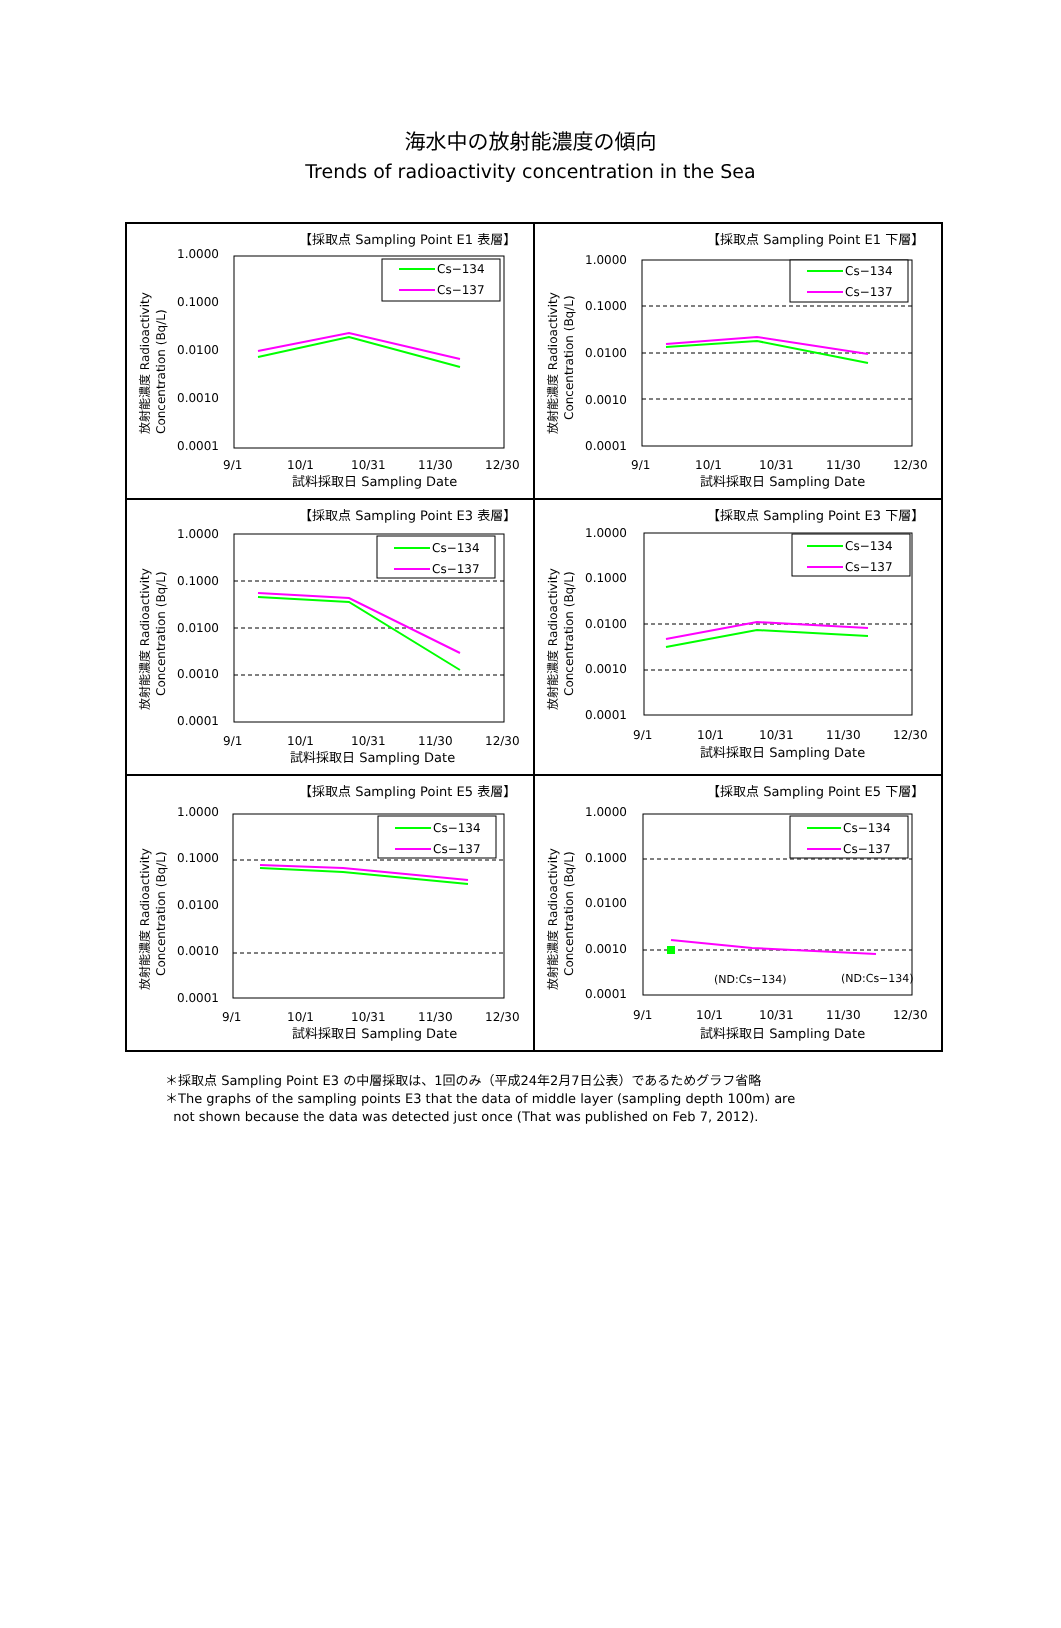海水中の放射能濃度の傾向
Trends of radioactivity concentration in the Sea
【採取点 Sampling Point E1 表層】
1.0000
0.1000
0.0100
0.0010
0.0001
Cs−134
Cs−137
9/1
10/1
10/31
11/30
12/30
試料採取日 Sampling Date
放射能濃度 Radioactivity
Concentration (Bq/L)
【採取点 Sampling Point E1 下層】
1.0000
0.1000
0.0100
0.0010
0.0001
Cs−134
Cs−137
9/1
10/1
10/31
11/30
12/30
試料採取日 Sampling Date
放射能濃度 Radioactivity
Concentration (Bq/L)
【採取点 Sampling Point E3 表層】
1.0000
0.1000
0.0100
0.0010
0.0001
Cs−134
Cs−137
9/1
10/1
10/31
11/30
12/30
試料採取日 Sampling Date
放射能濃度 Radioactivity
Concentration (Bq/L)
【採取点 Sampling Point E3 下層】
1.0000
0.1000
0.0100
0.0010
0.0001
Cs−134
Cs−137
9/1
10/1
10/31
11/30
12/30
試料採取日 Sampling Date
放射能濃度 Radioactivity
Concentration (Bq/L)
【採取点 Sampling Point E5 表層】
1.0000
0.1000
0.0100
0.0010
0.0001
Cs−134
Cs−137
9/1
10/1
10/31
11/30
12/30
試料採取日 Sampling Date
放射能濃度 Radioactivity
Concentration (Bq/L)
【採取点 Sampling Point E5 下層】
1.0000
0.1000
0.0100
0.0010
0.0001
Cs−134
Cs−137
(ND:Cs−134)
(ND:Cs−134)
9/1
10/1
10/31
11/30
12/30
試料採取日 Sampling Date
放射能濃度 Radioactivity
Concentration (Bq/L)
＊採取点 Sampling Point E3 の中層採取は、1回のみ（平成24年2月7日公表）であるためグラフ省略
＊The graphs of the sampling points E3 that the data of middle layer (sampling depth 100m) are
not shown because the data was detected just once (That was published on Feb 7, 2012).